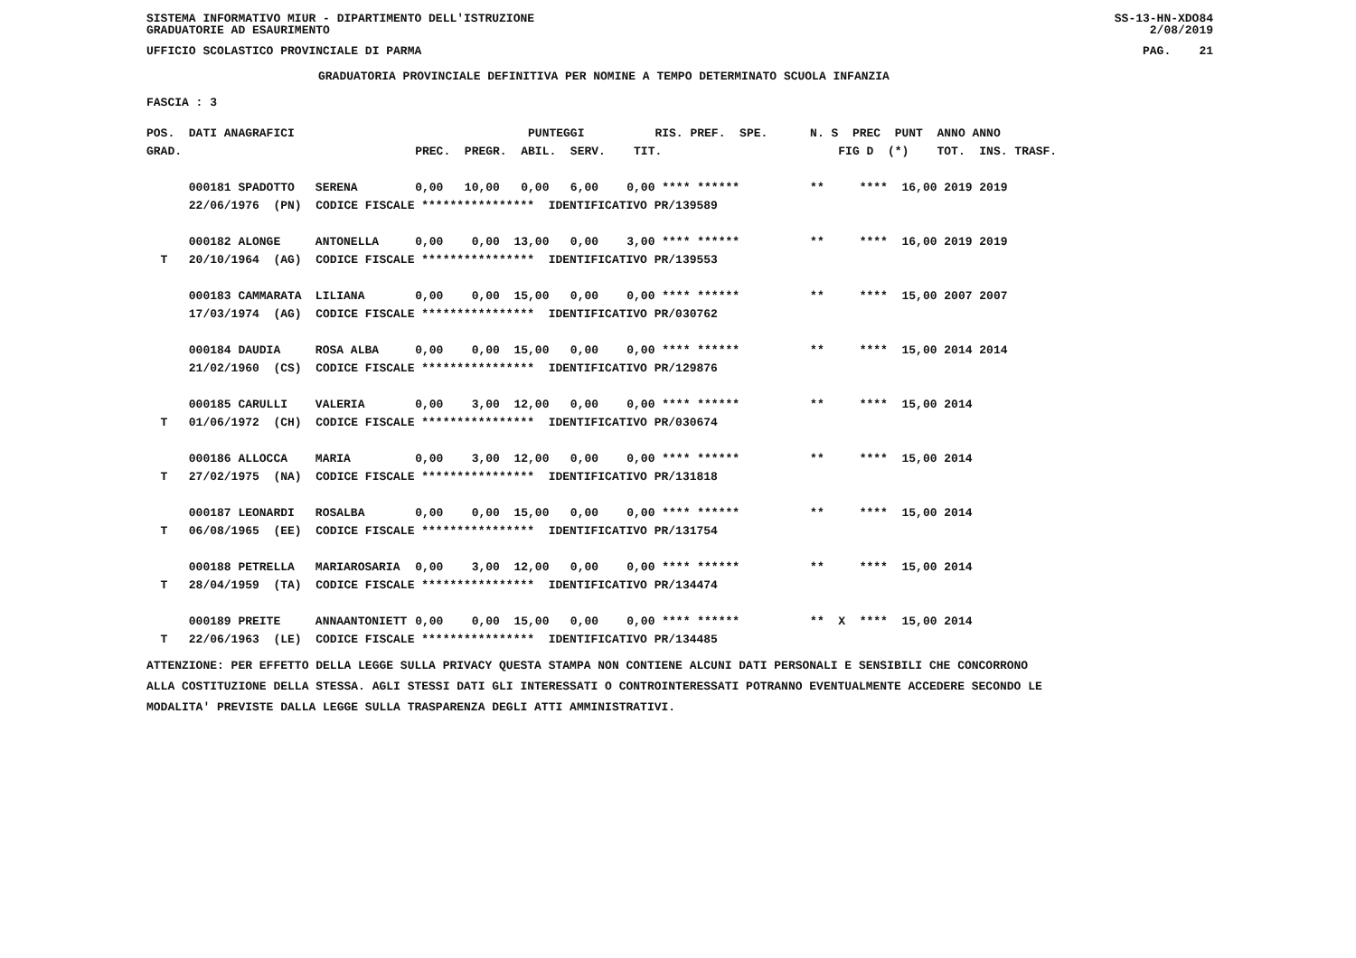SISTEMA INFORMATIVO MIUR - DIPARTIMENTO DELL'ISTRUZIONE
GRADUATORIE AD ESAURIMENTO SS-13-HN-XDO84
2/08/2019
UFFICIO SCOLASTICO PROVINCIALE DI PARMA PAG. 21
GRADUATORIA PROVINCIALE DEFINITIVA PER NOMINE A TEMPO DETERMINATO SCUOLA INFANZIA
FASCIA : 3
| POS. DATI ANAGRAFICI | | PUNTEGGI RIS. PREF. SPE. N. S PREC PUNT ANNO ANNO |
| GRAD. | | PREC. PREGR. ABIL. SERV. TIT. FIG D (*) TOT. INS. TRASF. |
| 000181 SPADOTTO | SERENA | 0,00 10,00 0,00 6,00 0,00 **** ****** ** **** 16,00 2019 2019 |
| 22/06/1976 (PN) CODICE FISCALE **************** IDENTIFICATIVO PR/139589 | | |
| 000182 ALONGE | ANTONELLA | 0,00 0,00 13,00 0,00 3,00 **** ****** ** **** 16,00 2019 2019 |
| T 20/10/1964 (AG) CODICE FISCALE **************** IDENTIFICATIVO PR/139553 | | |
| 000183 CAMMARATA | LILIANA | 0,00 0,00 15,00 0,00 0,00 **** ****** ** **** 15,00 2007 2007 |
| 17/03/1974 (AG) CODICE FISCALE **************** IDENTIFICATIVO PR/030762 | | |
| 000184 DAUDIA | ROSA ALBA | 0,00 0,00 15,00 0,00 0,00 **** ****** ** **** 15,00 2014 2014 |
| 21/02/1960 (CS) CODICE FISCALE **************** IDENTIFICATIVO PR/129876 | | |
| 000185 CARULLI | VALERIA | 0,00 3,00 12,00 0,00 0,00 **** ****** ** **** 15,00 2014 |
| T 01/06/1972 (CH) CODICE FISCALE **************** IDENTIFICATIVO PR/030674 | | |
| 000186 ALLOCCA | MARIA | 0,00 3,00 12,00 0,00 0,00 **** ****** ** **** 15,00 2014 |
| T 27/02/1975 (NA) CODICE FISCALE **************** IDENTIFICATIVO PR/131818 | | |
| 000187 LEONARDI | ROSALBA | 0,00 0,00 15,00 0,00 0,00 **** ****** ** **** 15,00 2014 |
| T 06/08/1965 (EE) CODICE FISCALE **************** IDENTIFICATIVO PR/131754 | | |
| 000188 PETRELLA | MARIAROSARIA | 0,00 3,00 12,00 0,00 0,00 **** ****** ** **** 15,00 2014 |
| T 28/04/1959 (TA) CODICE FISCALE **************** IDENTIFICATIVO PR/134474 | | |
| 000189 PREITE | ANNAANTONIETT | 0,00 0,00 15,00 0,00 0,00 **** ****** ** X **** 15,00 2014 |
| T 22/06/1963 (LE) CODICE FISCALE **************** IDENTIFICATIVO PR/134485 | | |
ATTENZIONE: PER EFFETTO DELLA LEGGE SULLA PRIVACY QUESTA STAMPA NON CONTIENE ALCUNI DATI PERSONALI E SENSIBILI CHE CONCORRONO
ALLA COSTITUZIONE DELLA STESSA. AGLI STESSI DATI GLI INTERESSATI O CONTROINTERESSATI POTRANNO EVENTUALMENTE ACCEDERE SECONDO LE
MODALITA' PREVISTE DALLA LEGGE SULLA TRASPARENZA DEGLI ATTI AMMINISTRATIVI.